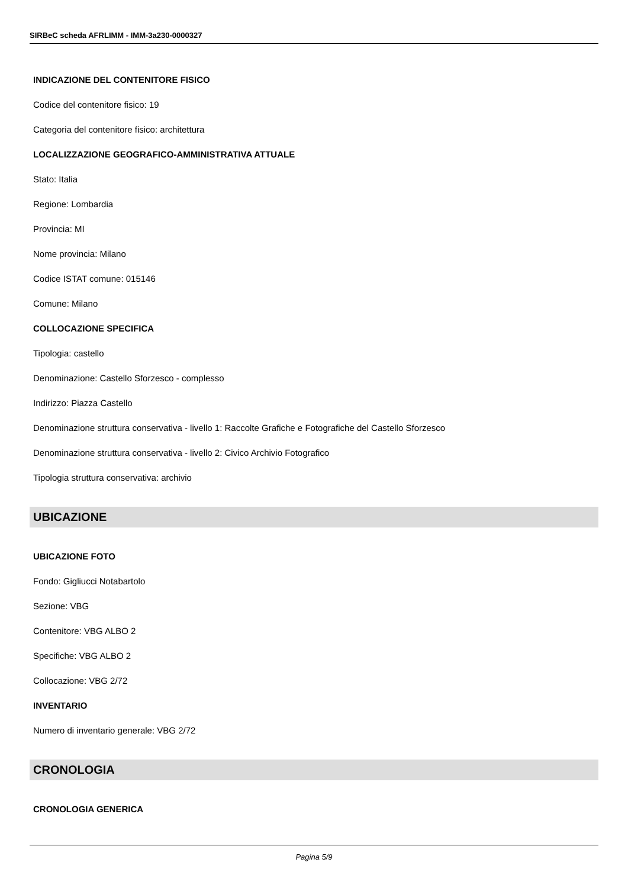SIRBeC scheda AFRLIMM - IMM-3a230-0000327
INDICAZIONE DEL CONTENITORE FISICO
Codice del contenitore fisico: 19
Categoria del contenitore fisico: architettura
LOCALIZZAZIONE GEOGRAFICO-AMMINISTRATIVA ATTUALE
Stato: Italia
Regione: Lombardia
Provincia: MI
Nome provincia: Milano
Codice ISTAT comune: 015146
Comune: Milano
COLLOCAZIONE SPECIFICA
Tipologia: castello
Denominazione: Castello Sforzesco - complesso
Indirizzo: Piazza Castello
Denominazione struttura conservativa - livello 1: Raccolte Grafiche e Fotografiche del Castello Sforzesco
Denominazione struttura conservativa - livello 2: Civico Archivio Fotografico
Tipologia struttura conservativa: archivio
UBICAZIONE
UBICAZIONE FOTO
Fondo: Gigliucci Notabartolo
Sezione: VBG
Contenitore: VBG ALBO 2
Specifiche: VBG ALBO 2
Collocazione: VBG 2/72
INVENTARIO
Numero di inventario generale: VBG 2/72
CRONOLOGIA
CRONOLOGIA GENERICA
Pagina 5/9